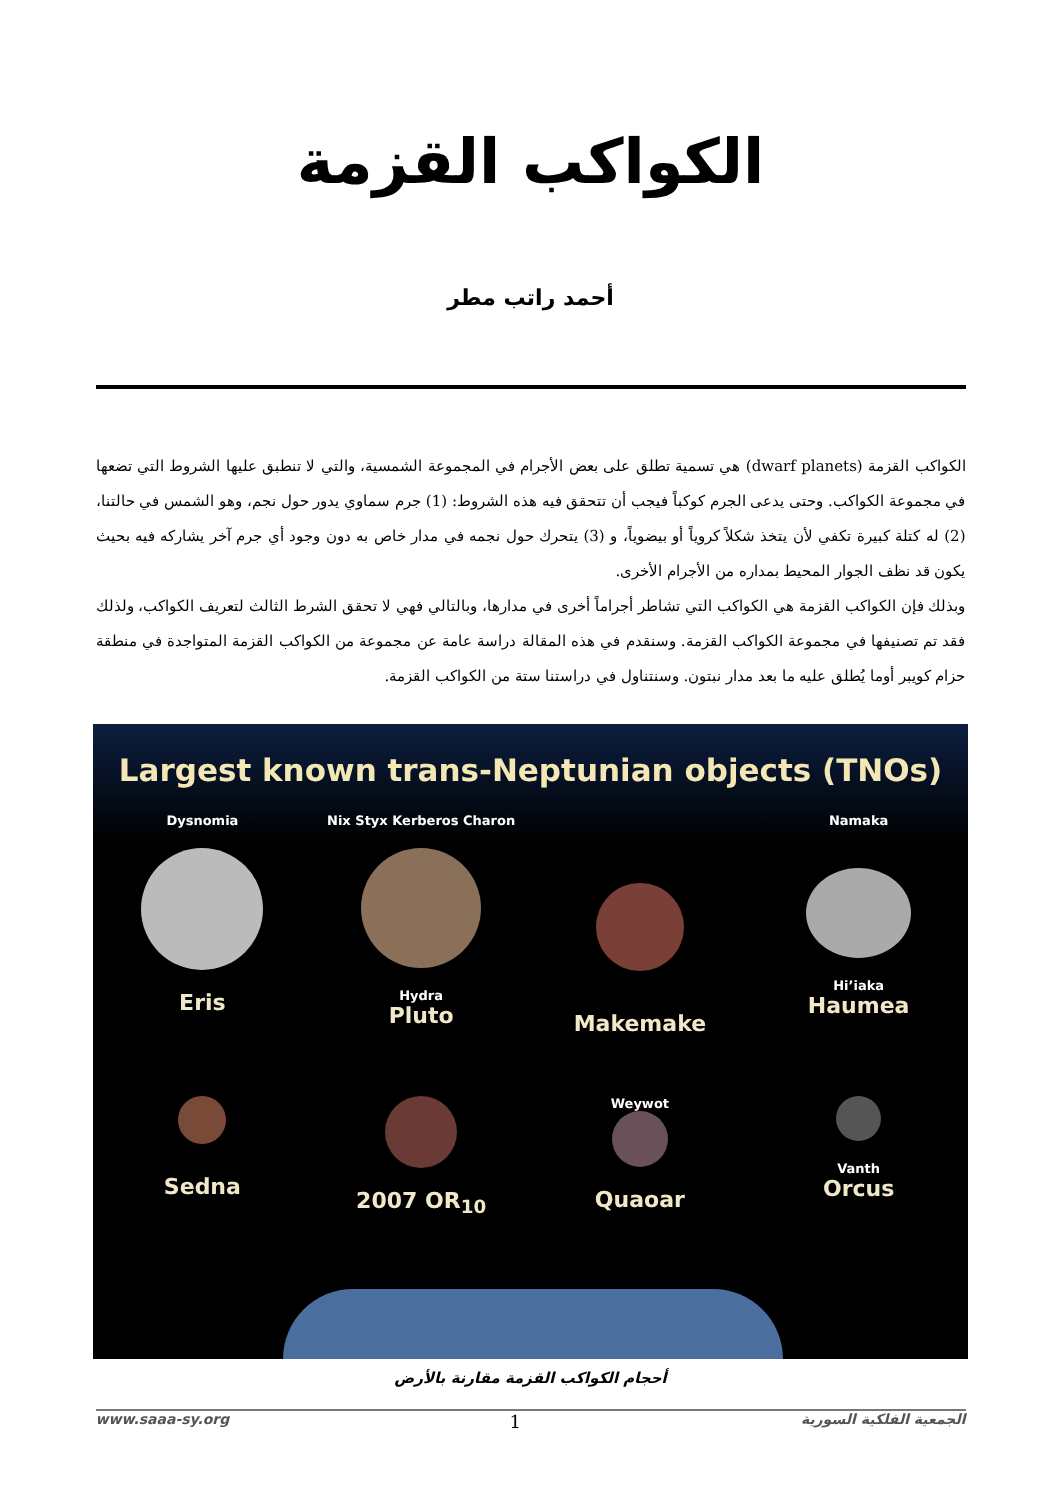الكواكب القزمة
أحمد راتب مطر
الكواكب القزمة (dwarf planets) هي تسمية تطلق على بعض الأجرام في المجموعة الشمسية، والتي لا تنطبق عليها الشروط التي تضعها في مجموعة الكواكب. وحتى يدعى الجرم كوكباً فيجب أن تتحقق فيه هذه الشروط: (1) جرم سماوي يدور حول نجم، وهو الشمس في حالتنا، (2) له كتلة كبيرة تكفي لأن يتخذ شكلاً كروياً أو بيضوياً، و (3) يتحرك حول نجمه في مدار خاص به دون وجود أي جرم آخر يشاركه فيه بحيث يكون قد نظف الجوار المحيط بمداره من الأجرام الأخرى.
وبذلك فإن الكواكب القزمة هي الكواكب التي تشاطر أجراماً أخرى في مدارها، وبالتالي فهي لا تحقق الشرط الثالث لتعريف الكواكب، ولذلك فقد تم تصنيفها في مجموعة الكواكب القزمة. وسنقدم في هذه المقالة دراسة عامة عن مجموعة من الكواكب القزمة المتواجدة في منطقة حزام كويبر أوما يُطلق عليه ما بعد مدار نبتون. وسنتناول في دراستنا ستة من الكواكب القزمة.
Largest known trans-Neptunian objects (TNOs)
Dysnomia
Eris
Nix Styx Kerberos Charon
Hydra
Pluto
Makemake
Namaka
Hi’iaka
Haumea
Sedna
2007 OR<sub>10</sub>
Weywot
Quaoar
Vanth
Orcus
أحجام الكواكب القزمة مقارنة بالأرض
الجمعية الفلكية السورية 1 www.saaa-sy.org